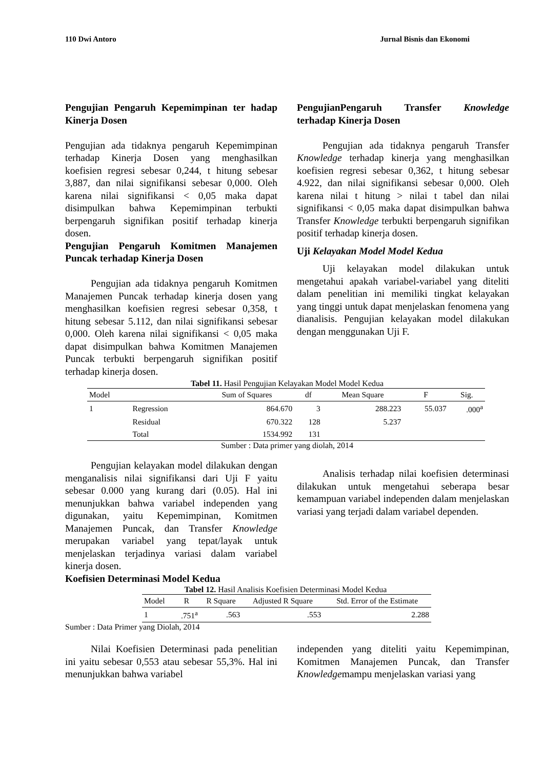110 Dwi Antoro Jurnal Bisnis dan Ekonomi
Pengujian Pengaruh Kepemimpinan ter hadap Kinerja Dosen
Pengujian ada tidaknya pengaruh Kepemimpinan terhadap Kinerja Dosen yang menghasilkan koefisien regresi sebesar 0,244, t hitung sebesar 3,887, dan nilai signifikansi sebesar 0,000. Oleh karena nilai signifikansi < 0,05 maka dapat disimpulkan bahwa Kepemimpinan terbukti berpengaruh signifikan positif terhadap kinerja dosen.
Pengujian Pengaruh Komitmen Manajemen Puncak terhadap Kinerja Dosen
Pengujian ada tidaknya pengaruh Komitmen Manajemen Puncak terhadap kinerja dosen yang menghasilkan koefisien regresi sebesar 0,358, t hitung sebesar 5.112, dan nilai signifikansi sebesar 0,000. Oleh karena nilai signifikansi < 0,05 maka dapat disimpulkan bahwa Komitmen Manajemen Puncak terbukti berpengaruh signifikan positif terhadap kinerja dosen.
PengujianPengaruh Transfer Knowledge terhadap Kinerja Dosen
Pengujian ada tidaknya pengaruh Transfer Knowledge terhadap kinerja yang menghasilkan koefisien regresi sebesar 0,362, t hitung sebesar 4.922, dan nilai signifikansi sebesar 0,000. Oleh karena nilai t hitung > nilai t tabel dan nilai signifikansi < 0,05 maka dapat disimpulkan bahwa Transfer Knowledge terbukti berpengaruh signifikan positif terhadap kinerja dosen.
Uji Kelayakan Model Model Kedua
Uji kelayakan model dilakukan untuk mengetahui apakah variabel-variabel yang diteliti dalam penelitian ini memiliki tingkat kelayakan yang tinggi untuk dapat menjelaskan fenomena yang dianalisis. Pengujian kelayakan model dilakukan dengan menggunakan Uji F.
Tabel 11. Hasil Pengujian Kelayakan Model Model Kedua
| Model | | Sum of Squares | df | Mean Square | F | Sig. |
| --- | --- | --- | --- | --- | --- | --- |
| 1 | Regression | 864.670 | 3 | 288.223 | 55.037 | .000<sup>a</sup> |
| | Residual | 670.322 | 128 | 5.237 | | |
| | Total | 1534.992 | 131 | | | |
Sumber : Data primer yang diolah, 2014
Pengujian kelayakan model dilakukan dengan menganalisis nilai signifikansi dari Uji F yaitu sebesar 0.000 yang kurang dari (0.05). Hal ini menunjukkan bahwa variabel independen yang digunakan, yaitu Kepemimpinan, Komitmen Manajemen Puncak, dan Transfer Knowledge merupakan variabel yang tepat/layak untuk menjelaskan terjadinya variasi dalam variabel kinerja dosen.
Koefisien Determinasi Model Kedua
Analisis terhadap nilai koefisien determinasi dilakukan untuk mengetahui seberapa besar kemampuan variabel independen dalam menjelaskan variasi yang terjadi dalam variabel dependen.
Tabel 12. Hasil Analisis Koefisien Determinasi Model Kedua
| Model | R | R Square | Adjusted R Square | Std. Error of the Estimate |
| --- | --- | --- | --- | --- |
| 1 | .751<sup>a</sup> | .563 | .553 | 2.288 |
Sumber : Data Primer yang Diolah, 2014
Nilai Koefisien Determinasi pada penelitian ini yaitu sebesar 0,553 atau sebesar 55,3%. Hal ini menunjukkan bahwa variabel
independen yang diteliti yaitu Kepemimpinan, Komitmen Manajemen Puncak, dan Transfer Knowledgemampu menjelaskan variasi yang